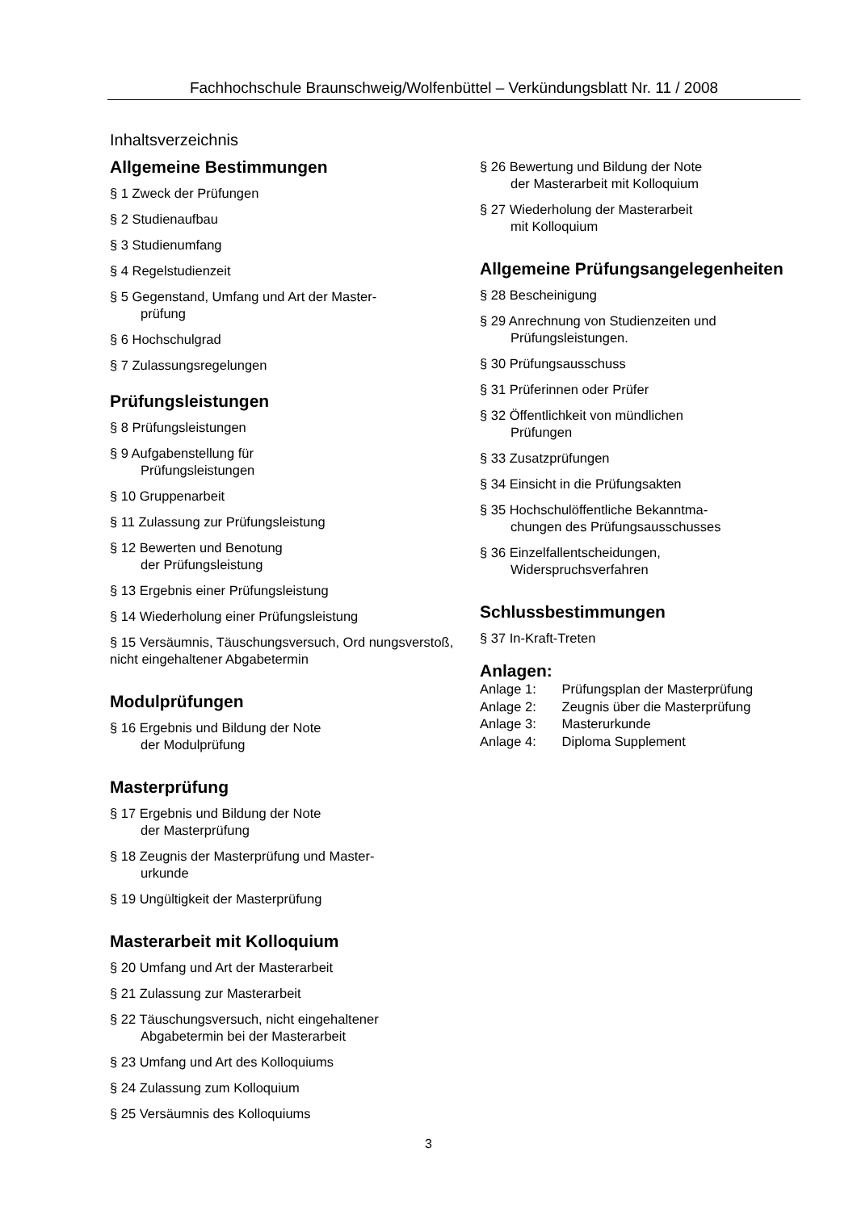Fachhochschule Braunschweig/Wolfenbüttel – Verkündungsblatt Nr. 11 / 2008
Inhaltsverzeichnis
Allgemeine Bestimmungen
§ 1 Zweck der Prüfungen
§ 2 Studienaufbau
§ 3 Studienumfang
§ 4 Regelstudienzeit
§ 5 Gegenstand, Umfang und Art der Master-
prüfung
§ 6 Hochschulgrad
§ 7 Zulassungsregelungen
Prüfungsleistungen
§ 8 Prüfungsleistungen
§ 9 Aufgabenstellung für
Prüfungsleistungen
§ 10 Gruppenarbeit
§ 11 Zulassung zur Prüfungsleistung
§ 12 Bewerten und Benotung
der Prüfungsleistung
§ 13 Ergebnis einer Prüfungsleistung
§ 14 Wiederholung einer Prüfungsleistung
§ 15 Versäumnis, Täuschungsversuch, Ord nungsverstoß, nicht eingehaltener Abgabetermin
Modulprüfungen
§ 16 Ergebnis und Bildung der Note
der Modulprüfung
Masterprüfung
§ 17 Ergebnis und Bildung der Note
der Masterprüfung
§ 18 Zeugnis der Masterprüfung und Master-
urkunde
§ 19 Ungültigkeit der Masterprüfung
Masterarbeit mit Kolloquium
§ 20 Umfang und Art der Masterarbeit
§ 21 Zulassung zur Masterarbeit
§ 22 Täuschungsversuch, nicht eingehaltener
Abgabetermin bei der Masterarbeit
§ 23 Umfang und Art des Kolloquiums
§ 24 Zulassung zum Kolloquium
§ 25 Versäumnis des Kolloquiums
§ 26 Bewertung und Bildung der Note
der Masterarbeit mit Kolloquium
§ 27 Wiederholung der Masterarbeit
mit Kolloquium
Allgemeine Prüfungsangelegenheiten
§ 28 Bescheinigung
§ 29 Anrechnung von Studienzeiten und
Prüfungsleistungen.
§ 30 Prüfungsausschuss
§ 31 Prüferinnen oder Prüfer
§ 32 Öffentlichkeit von mündlichen
Prüfungen
§ 33 Zusatzprüfungen
§ 34 Einsicht in die Prüfungsakten
§ 35 Hochschulöffentliche Bekanntma-
chungen des Prüfungsausschusses
§ 36 Einzelfallentscheidungen,
Widerspruchsverfahren
Schlussbestimmungen
§ 37 In-Kraft-Treten
Anlagen:
Anlage 1: Prüfungsplan der Masterprüfung
Anlage 2: Zeugnis über die Masterprüfung
Anlage 3: Masterurkunde
Anlage 4: Diploma Supplement
3